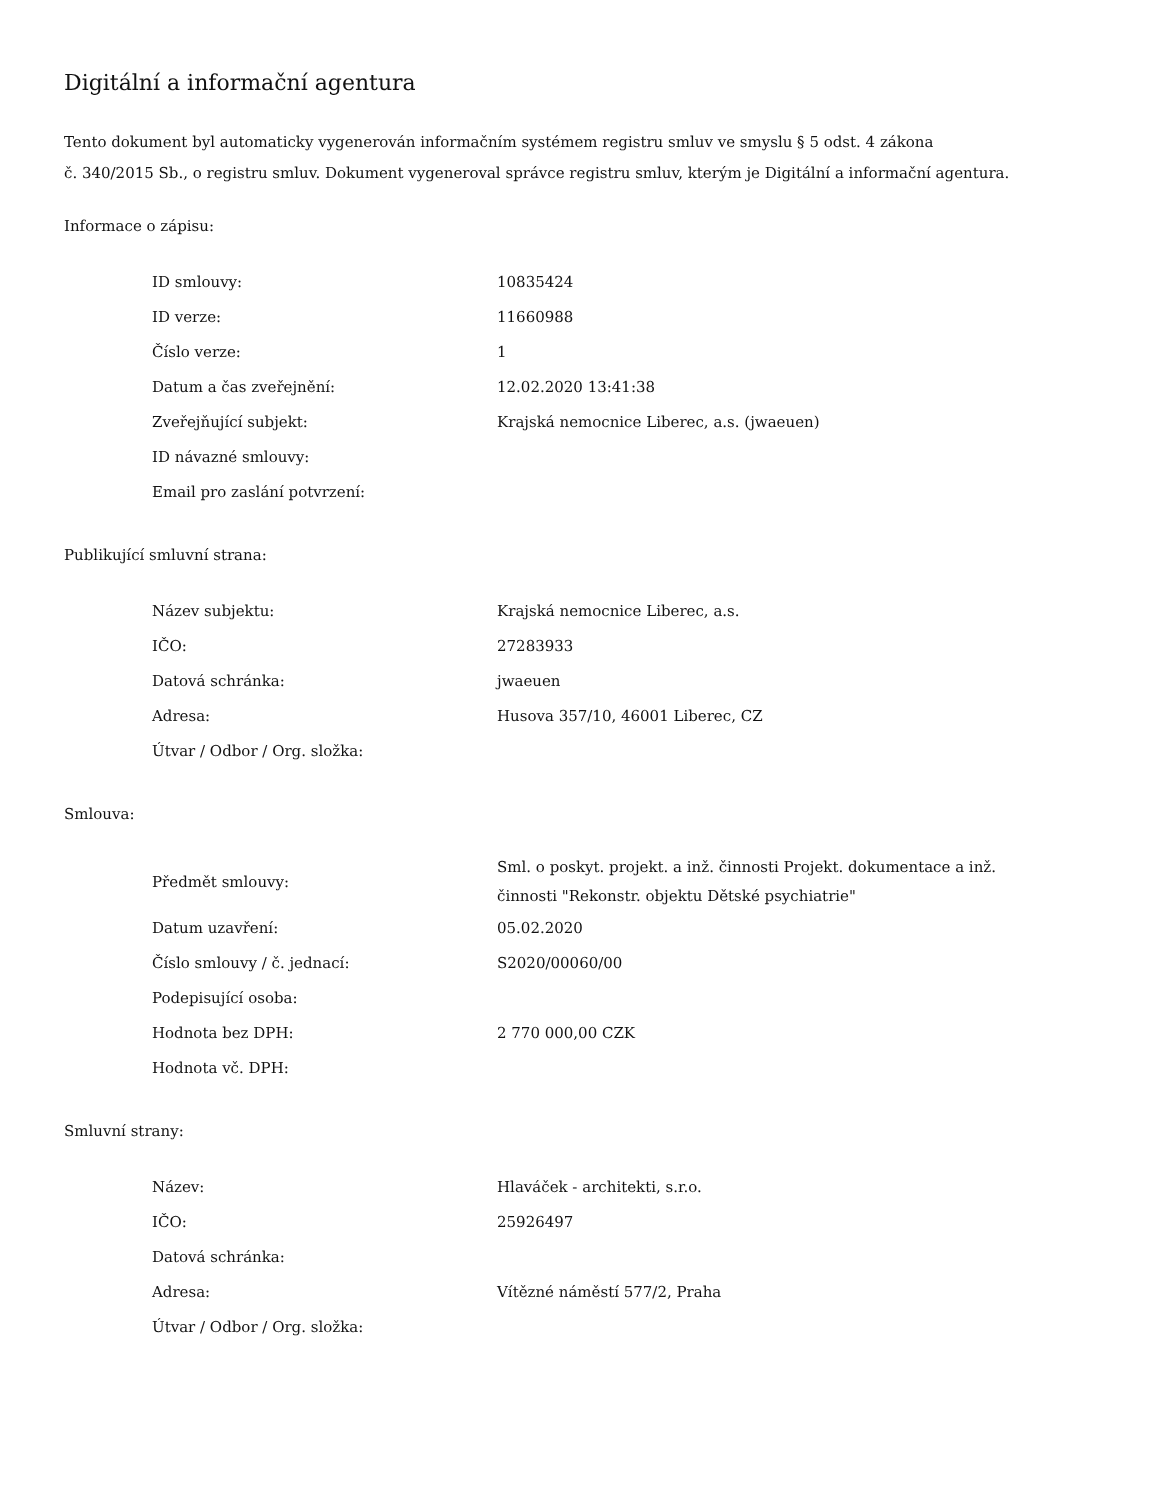Digitální a informační agentura
Tento dokument byl automaticky vygenerován informačním systémem registru smluv ve smyslu § 5 odst. 4 zákona
č. 340/2015 Sb., o registru smluv. Dokument vygeneroval správce registru smluv, kterým je Digitální a informační agentura.
Informace o zápisu:
| ID smlouvy: | 10835424 |
| ID verze: | 11660988 |
| Číslo verze: | 1 |
| Datum a čas zveřejnění: | 12.02.2020 13:41:38 |
| Zveřejňující subjekt: | Krajská nemocnice Liberec, a.s. (jwaeuen) |
| ID návazné smlouvy: | |
| Email pro zaslání potvrzení: | |
Publikující smluvní strana:
| Název subjektu: | Krajská nemocnice Liberec, a.s. |
| IČO: | 27283933 |
| Datová schránka: | jwaeuen |
| Adresa: | Husova 357/10, 46001 Liberec, CZ |
| Útvar / Odbor / Org. složka: | |
Smlouva:
| Předmět smlouvy: | Sml. o poskyt. projekt. a inž. činnosti Projekt. dokumentace a inž. činnosti "Rekonstr. objektu Dětské psychiatrie" |
| Datum uzavření: | 05.02.2020 |
| Číslo smlouvy / č. jednací: | S2020/00060/00 |
| Podepisující osoba: | |
| Hodnota bez DPH: | 2 770 000,00 CZK |
| Hodnota vč. DPH: | |
Smluvní strany:
| Název: | Hlaváček - architekti, s.r.o. |
| IČO: | 25926497 |
| Datová schránka: | |
| Adresa: | Vítězné náměstí 577/2, Praha |
| Útvar / Odbor / Org. složka: | |